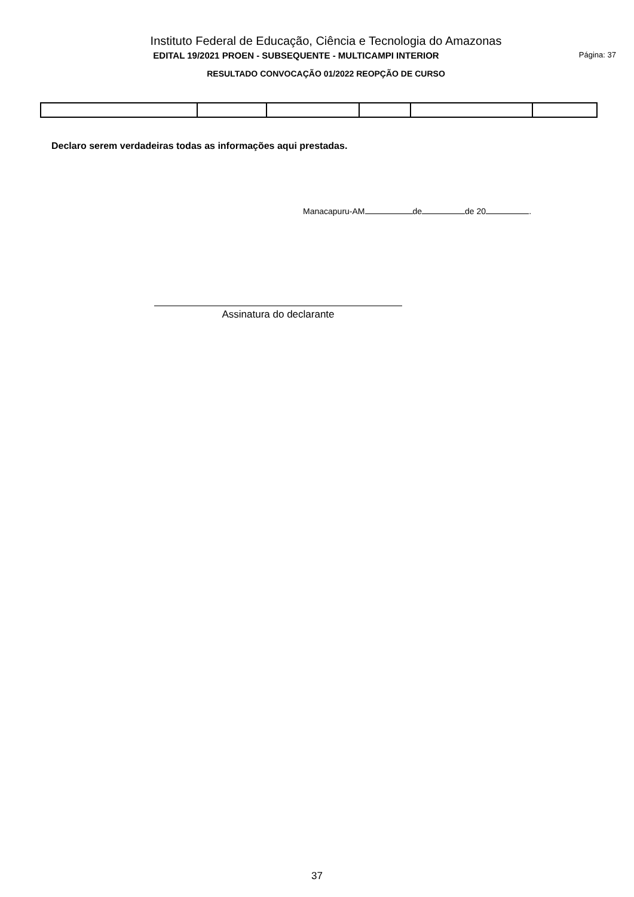Instituto Federal de Educação, Ciência e Tecnologia do Amazonas
EDITAL 19/2021 PROEN - SUBSEQUENTE - MULTICAMPI INTERIOR
Página: 37
RESULTADO CONVOCAÇÃO 01/2022 REOPÇÃO DE CURSO
Declaro serem verdadeiras todas as informações aqui prestadas.
Manacapuru-AM de de 20 .
Assinatura do declarante
37